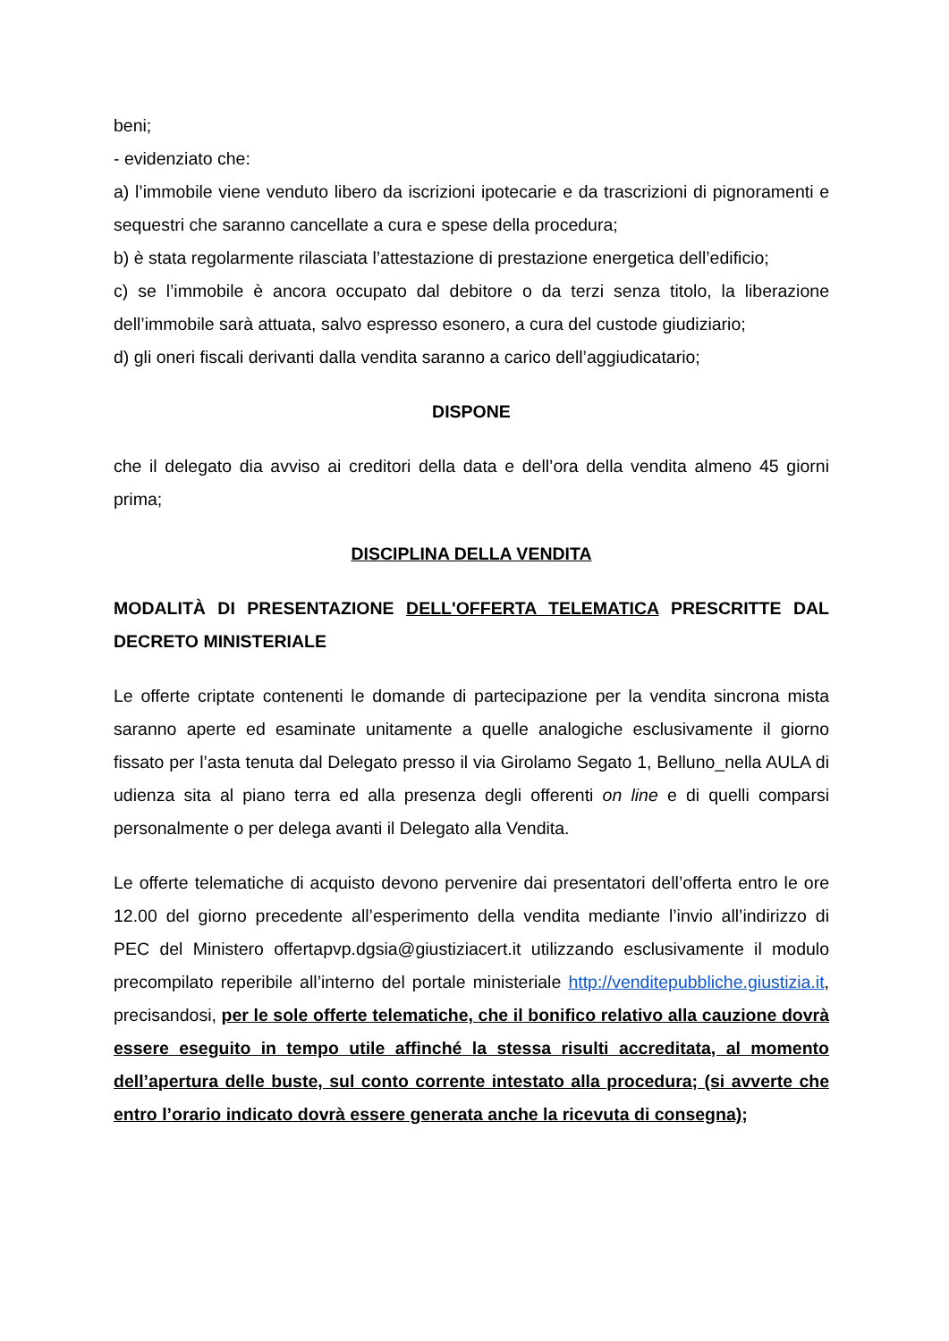beni;
- evidenziato che:
a) l’immobile viene venduto libero da iscrizioni ipotecarie e da trascrizioni di pignoramenti e sequestri che saranno cancellate a cura e spese della procedura;
b) è stata regolarmente rilasciata l’attestazione di prestazione energetica dell’edificio;
c) se l’immobile è ancora occupato dal debitore o da terzi senza titolo, la liberazione dell’immobile sarà attuata, salvo espresso esonero, a cura del custode giudiziario;
d) gli oneri fiscali derivanti dalla vendita saranno a carico dell’aggiudicatario;
DISPONE
che il delegato dia avviso ai creditori della data e dell’ora della vendita almeno 45 giorni prima;
DISCIPLINA DELLA VENDITA
MODALITÀ DI PRESENTAZIONE DELL'OFFERTA TELEMATICA PRESCRITTE DAL DECRETO MINISTERIALE
Le offerte criptate contenenti le domande di partecipazione per la vendita sincrona mista saranno aperte ed esaminate unitamente a quelle analogiche esclusivamente il giorno fissato per l’asta tenuta dal Delegato presso il via Girolamo Segato 1, Belluno_nella AULA di udienza sita al piano terra ed alla presenza degli offerenti on line e di quelli comparsi personalmente o per delega avanti il Delegato alla Vendita.
Le offerte telematiche di acquisto devono pervenire dai presentatori dell’offerta entro le ore 12.00 del giorno precedente all’esperimento della vendita mediante l’invio all’indirizzo di PEC del Ministero offertapvp.dgsia@giustiziacert.it utilizzando esclusivamente il modulo precompilato reperibile all’interno del portale ministeriale http://venditepubbliche.giustizia.it, precisandosi, per le sole offerte telematiche, che il bonifico relativo alla cauzione dovrà essere eseguito in tempo utile affinché la stessa risulti accreditata, al momento dell’apertura delle buste, sul conto corrente intestato alla procedura; (si avverte che entro l’orario indicato dovrà essere generata anche la ricevuta di consegna);